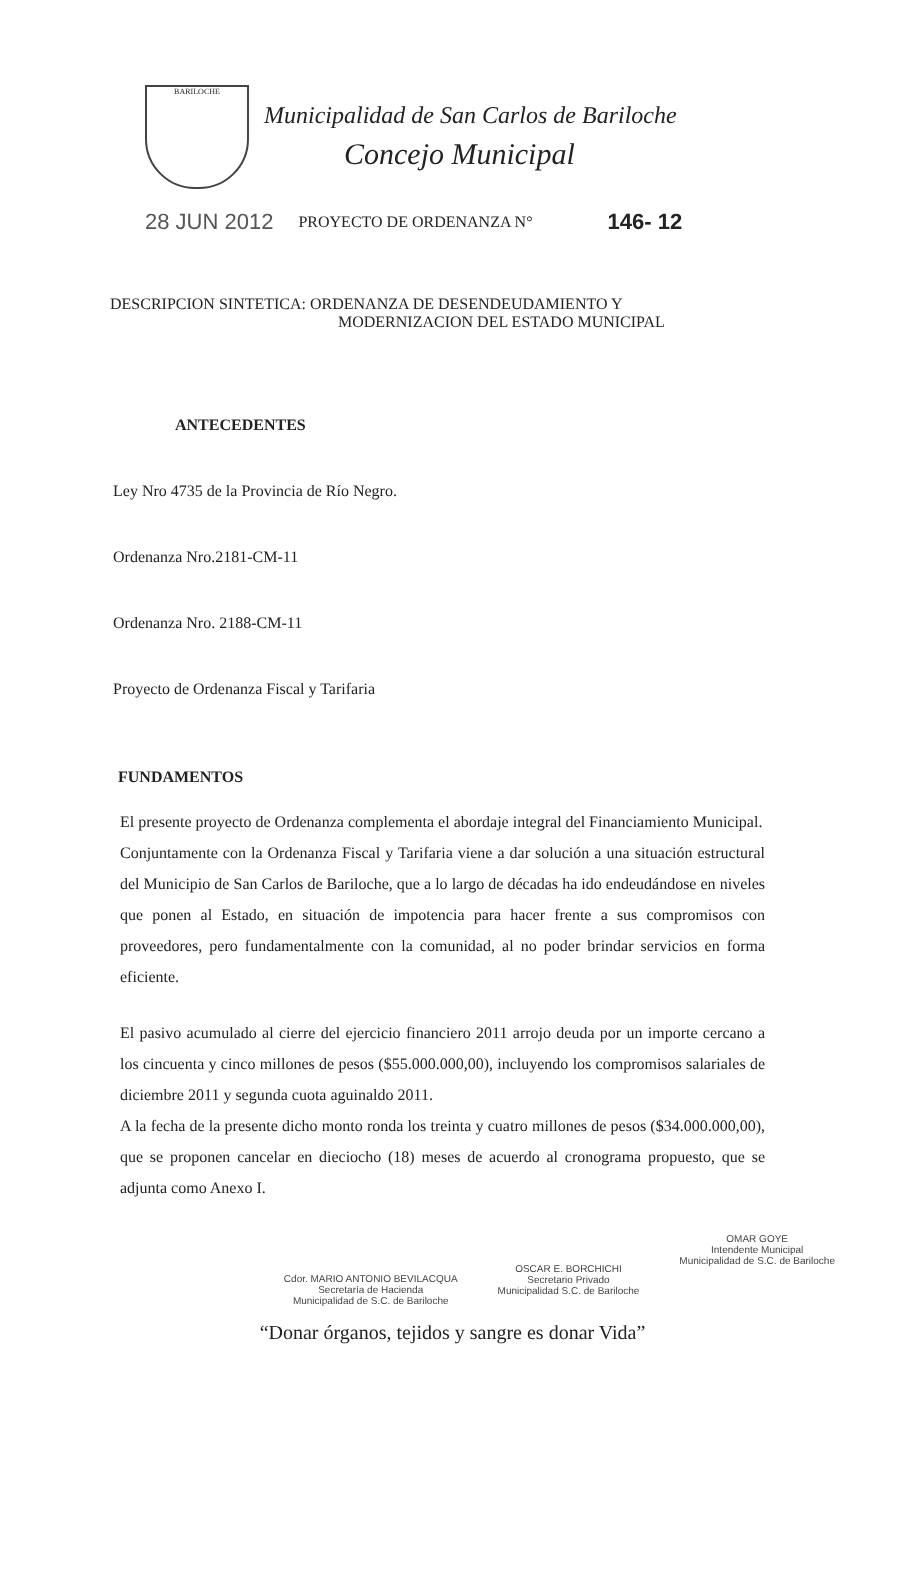BARILOCHE
Municipalidad de San Carlos de Bariloche
Concejo Municipal
28 JUN 2012 PROYECTO DE ORDENANZA N° 146- 12
DESCRIPCION SINTETICA: ORDENANZA DE DESENDEUDAMIENTO Y
MODERNIZACION DEL ESTADO MUNICIPAL
ANTECEDENTES
Ley Nro 4735 de la Provincia de Río Negro.
Ordenanza Nro.2181-CM-11
Ordenanza Nro. 2188-CM-11
Proyecto de Ordenanza Fiscal y Tarifaria
FUNDAMENTOS
El presente proyecto de Ordenanza complementa el abordaje integral del Financiamiento Municipal.
Conjuntamente con la Ordenanza Fiscal y Tarifaria viene a dar solución a una situación estructural del Municipio de San Carlos de Bariloche, que a lo largo de décadas ha ido endeudándose en niveles que ponen al Estado, en situación de impotencia para hacer frente a sus compromisos con proveedores, pero fundamentalmente con la comunidad, al no poder brindar servicios en forma eficiente.
El pasivo acumulado al cierre del ejercicio financiero 2011 arrojo deuda por un importe cercano a los cincuenta y cinco millones de pesos ($55.000.000,00), incluyendo los compromisos salariales de diciembre 2011 y segunda cuota aguinaldo 2011.
A la fecha de la presente dicho monto ronda los treinta y cuatro millones de pesos ($34.000.000,00), que se proponen cancelar en dieciocho (18) meses de acuerdo al cronograma propuesto, que se adjunta como Anexo I.
Cdor. MARIO ANTONIO BEVILACQUA
Secretaría de Hacienda
Municipalidad de S.C. de Bariloche
OSCAR E. BORCHICHI
Secretario Privado
Municipalidad S.C. de Bariloche
OMAR GOYE
Intendente Municipal
Municipalidad de S.C. de Bariloche
“Donar órganos, tejidos y sangre es donar Vida”